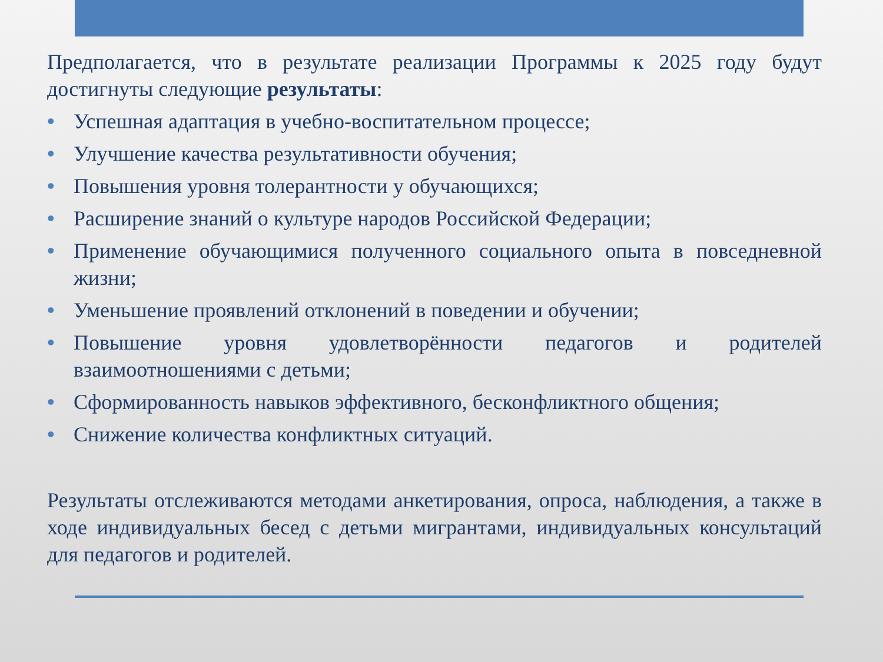Предполагается, что в результате реализации Программы к 2025 году будут достигнуты следующие результаты:
• Успешная адаптация в учебно-воспитательном процессе;
• Улучшение качества результативности обучения;
• Повышения уровня толерантности у обучающихся;
• Расширение знаний о культуре народов Российской Федерации;
• Применение обучающимися полученного социального опыта в повседневной жизни;
• Уменьшение проявлений отклонений в поведении и обучении;
• Повышение уровня удовлетворённости педагогов и родителей взаимоотношениями с детьми;
• Сформированность навыков эффективного, бесконфликтного общения;
• Снижение количества конфликтных ситуаций.
Результаты отслеживаются методами анкетирования, опроса, наблюдения, а также в ходе индивидуальных бесед с детьми мигрантами, индивидуальных консультаций для педагогов и родителей.